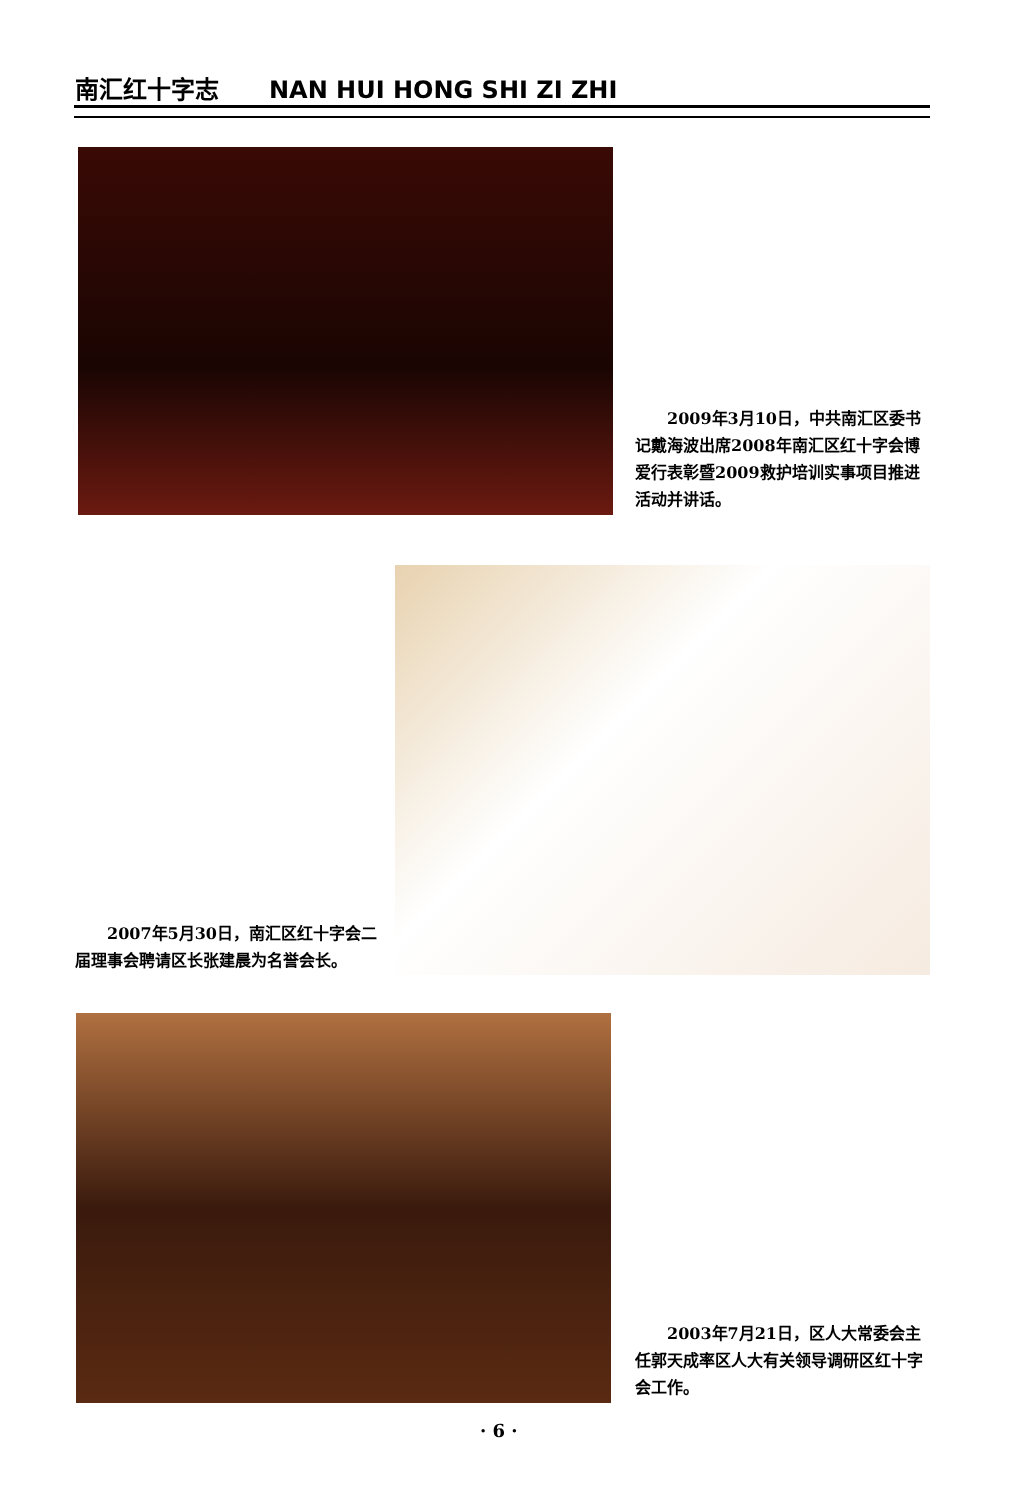南汇红十字志 NAN HUI HONG SHI ZI ZHI
　　2009年3月10日，中共南汇区委书记戴海波出席2008年南汇区红十字会博爱行表彰暨2009救护培训实事项目推进活动并讲话。
　　2007年5月30日，南汇区红十字会二届理事会聘请区长张建晨为名誉会长。
　　2003年7月21日，区人大常委会主任郭天成率区人大有关领导调研区红十字会工作。
· 6 ·